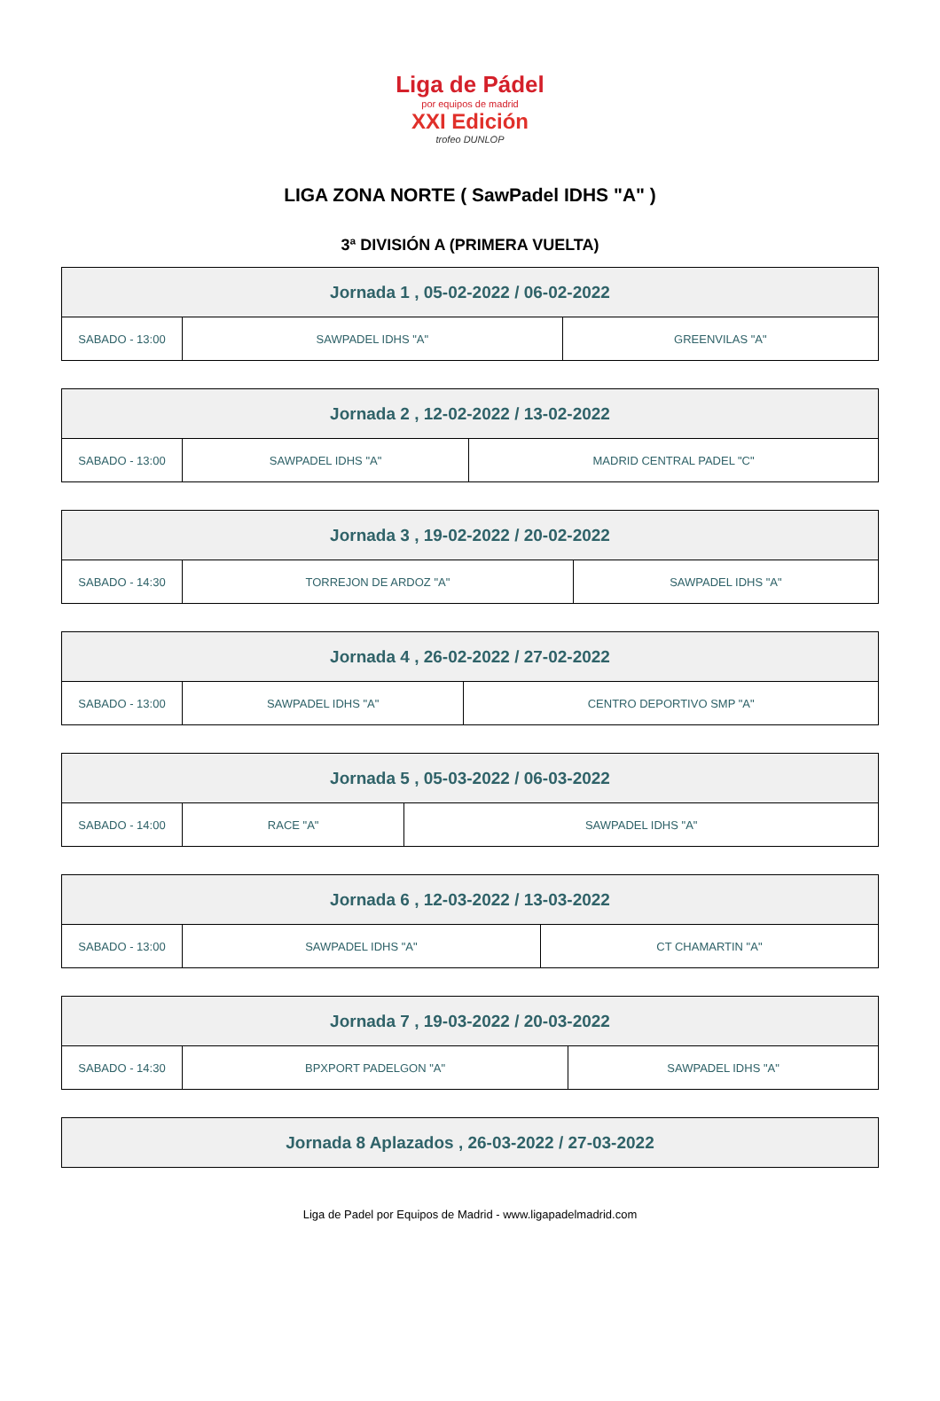Liga de Pádel
por equipos de madrid
XXI Edición
trofeo DUNLOP
LIGA ZONA NORTE ( SawPadel IDHS "A" )
3ª DIVISIÓN A (PRIMERA VUELTA)
| Jornada 1 , 05-02-2022 / 06-02-2022 | | |
| --- | --- | --- |
| SABADO - 13:00 | SAWPADEL IDHS "A" | GREENVILAS "A" |
| Jornada 2 , 12-02-2022 / 13-02-2022 | | |
| --- | --- | --- |
| SABADO - 13:00 | SAWPADEL IDHS "A" | MADRID CENTRAL PADEL "C" |
| Jornada 3 , 19-02-2022 / 20-02-2022 | | |
| --- | --- | --- |
| SABADO - 14:30 | TORREJON DE ARDOZ "A" | SAWPADEL IDHS "A" |
| Jornada 4 , 26-02-2022 / 27-02-2022 | | |
| --- | --- | --- |
| SABADO - 13:00 | SAWPADEL IDHS "A" | CENTRO DEPORTIVO SMP "A" |
| Jornada 5 , 05-03-2022 / 06-03-2022 | | |
| --- | --- | --- |
| SABADO - 14:00 | RACE "A" | SAWPADEL IDHS "A" |
| Jornada 6 , 12-03-2022 / 13-03-2022 | | |
| --- | --- | --- |
| SABADO - 13:00 | SAWPADEL IDHS "A" | CT CHAMARTIN "A" |
| Jornada 7 , 19-03-2022 / 20-03-2022 | | |
| --- | --- | --- |
| SABADO - 14:30 | BPXPORT PADELGON "A" | SAWPADEL IDHS "A" |
| Jornada 8 Aplazados , 26-03-2022 / 27-03-2022 |
| --- |
Liga de Padel por Equipos de Madrid - www.ligapadelmadrid.com